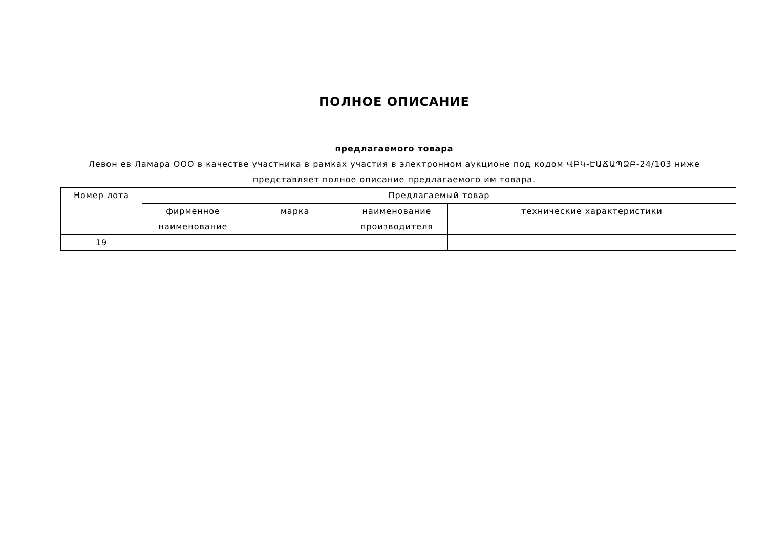ПОЛНОЕ ОПИСАНИЕ
предлагаемого товара
Левон ев Ламара ООО в качестве участника в рамках участия в электронном аукционе под кодом ՎԲԿ-ԷԱՃԱՊՁԲ-24/103 ниже представляет полное описание предлагаемого им товара.
| Номер лота | Предлагаемый товар | | | |
| --- | --- | --- | --- | --- |
| | фирменное наименование | марка | наименование производителя | технические характеристики |
| 19 | | | | |